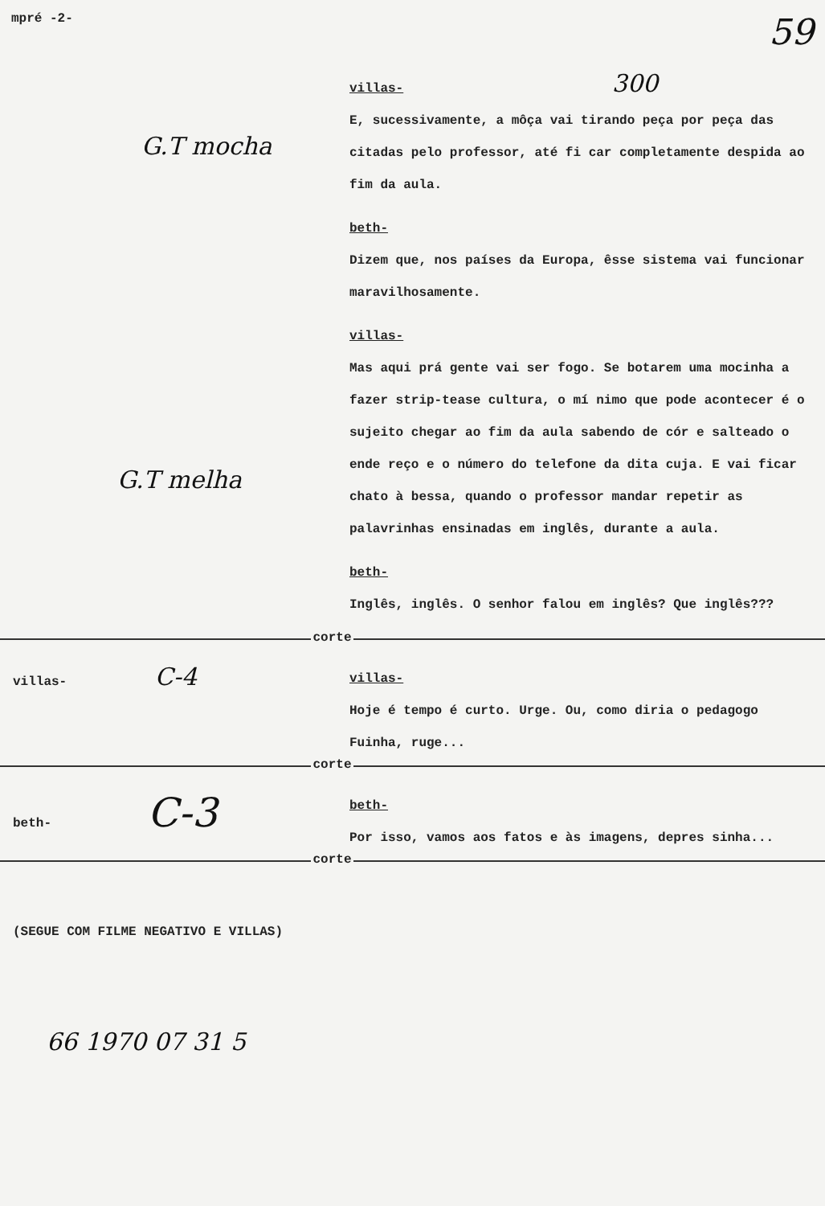mpré -2-
59
G.T mocha
G.T melha
villas- 300
E, sucessivamente, a môça vai tirando peça por peça das citadas pelo professor, até fi car completamente despida ao fim da aula.
beth-
Dizem que, nos países da Europa, êsse sistema vai funcionar maravilhosamente.
villas-
Mas aqui prá gente vai ser fogo. Se botarem uma mocinha a fazer strip-tease cultura, o mí nimo que pode acontecer é o sujeito chegar ao fim da aula sabendo de cór e salteado o ende reço e o número do telefone da dita cuja. E vai ficar chato à bessa, quando o professor mandar repetir as palavrinhas ensinadas em inglês, durante a aula.
beth-
Inglês, inglês. O senhor falou em inglês? Que inglês???
corte
villas- C-4
villas-
Hoje é tempo é curto. Urge. Ou, como diria o pedagogo Fuinha, ruge...
corte
beth- C-3
beth-
Por isso, vamos aos fatos e às imagens, depres sinha...
corte
(SEGUE COM FILME NEGATIVO E VILLAS)
66 1970 07 31 5